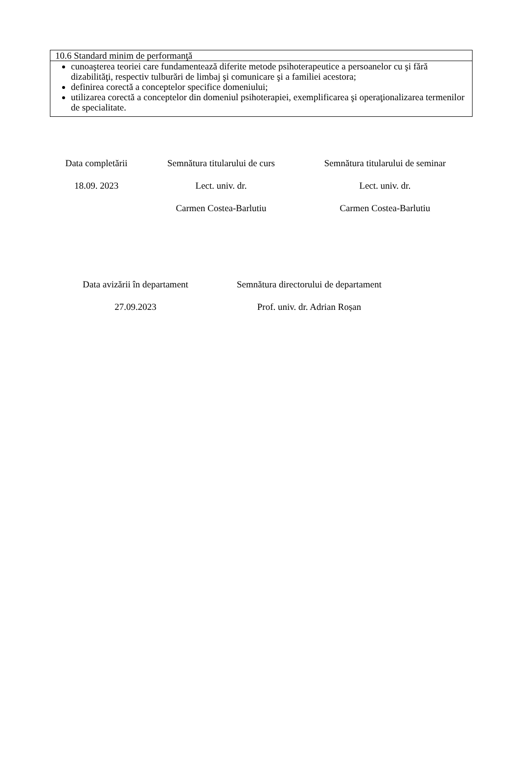| 10.6 Standard minim de performanţă |
| cunoaşterea teoriei care fundamentează diferite metode psihoterapeutice a persoanelor cu şi fără dizabilităţi, respectiv tulburări de limbaj şi comunicare şi a familiei acestora; definirea corectă a conceptelor specifice domeniului; utilizarea corectă a conceptelor din domeniul psihoterapiei, exemplificarea şi operaţionalizarea termenilor de specialitate. |
Data completării
18.09. 2023
Semnătura titularului de curs
Lect. univ. dr.
Carmen Costea-Barlutiu
Semnătura titularului de seminar
Lect. univ. dr.
Carmen Costea-Barlutiu
Data avizării în departament
27.09.2023
Semnătura directorului de departament
Prof. univ. dr. Adrian Roșan